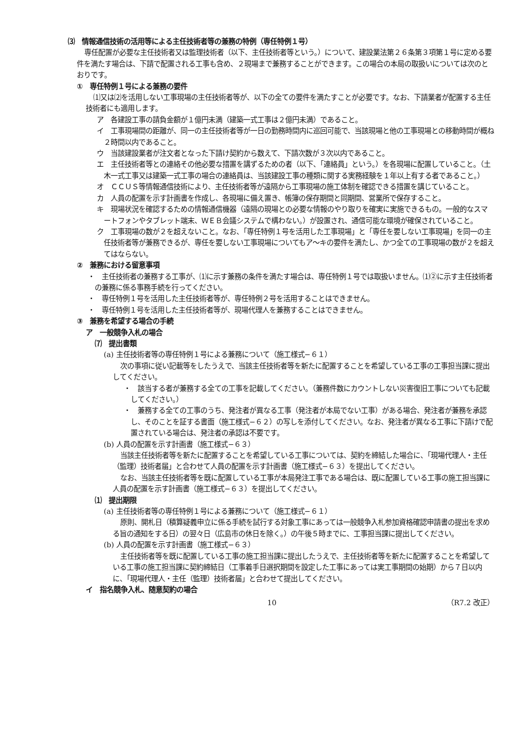⑶　情報通信技術の活用等による主任技術者等の兼務の特例（専任特例１号）
専任配置が必要な主任技術者又は監理技術者（以下、主任技術者等という。）について、建設業法第２６条第３項第１号に定める要件を満たす場合は、下請で配置される工事も含め、２現場まで兼務することができます。この場合の本局の取扱いについては次のとおりです。
①　専任特例１号による兼務の要件
⑴又は⑵を活用しない工事現場の主任技術者等が、以下の全ての要件を満たすことが必要です。なお、下請業者が配置する主任技術者にも適用します。
ア　各建設工事の請負金額が１億円未満（建築一式工事は２億円未満）であること。
イ　工事現場間の距離が、同一の主任技術者等が一日の勤務時間内に巡回可能で、当該現場と他の工事現場との移動時間が概ね２時間以内であること。
ウ　当該建設業者が注文者となった下請け契約から数えて、下請次数が３次以内であること。
エ　主任技術者等との連絡その他必要な措置を講ずるための者（以下、「連絡員」という。）を各現場に配置していること。（土木一式工事又は建築一式工事の場合の連絡員は、当該建設工事の種類に関する実務経験を１年以上有する者であること。）
オ　ＣＣＵＳ等情報通信技術により、主任技術者等が遠隔から工事現場の施工体制を確認できる措置を講じていること。
カ　人員の配置を示す計画書を作成し、各現場に備え置き、帳簿の保存期間と同期間、営業所で保存すること。
キ　現場状況を確認するための情報通信機器（遠隔の現場との必要な情報のやり取りを確実に実施できるもの。一般的なスマートフォンやタブレット端末、ＷＥＢ会議システムで構わない。）が設置され、通信可能な環境が確保されていること。
ク　工事現場の数が２を超えないこと。なお、「専任特例１号を活用した工事現場」と「専任を要しない工事現場」を同一の主任技術者等が兼務できるが、専任を要しない工事現場についてもア～キの要件を満たし、かつ全ての工事現場の数が２を超えてはならない。
②　兼務における留意事項
・　主任技術者の兼務する工事が、⑴に示す兼務の条件を満たす場合は、専任特例１号では取扱いません。⑴②に示す主任技術者の兼務に係る事務手続を行ってください。
・　専任特例１号を活用した主任技術者等が、専任特例２号を活用することはできません。
・　専任特例１号を活用した主任技術者等が、現場代理人を兼務することはできません。
③　兼務を希望する場合の手続
ア　一般競争入札の場合
⑺　提出書類
(a) 主任技術者等の専任特例１号による兼務について（施工様式−６１）
次の事項に従い記載等をしたうえで、当該主任技術者等を新たに配置することを希望している工事の工事担当課に提出してください。
・　該当する者が兼務する全ての工事を記載してください。（兼務件数にカウントしない災害復旧工事についても記載してください。）
・　兼務する全ての工事のうち、発注者が異なる工事（発注者が本局でない工事）がある場合、発注者が兼務を承認し、そのことを証する書面（施工様式−６２）の写しを添付してください。なお、発注者が異なる工事に下請けで配置されている場合は、発注者の承認は不要です。
(b) 人員の配置を示す計画書（施工様式−６３）
当該主任技術者等を新たに配置することを希望している工事については、契約を締結した場合に、「現場代理人・主任（監理）技術者届」と合わせて人員の配置を示す計画書（施工様式−６３）を提出してください。
なお、当該主任技術者等を既に配置している工事が本局発注工事である場合は、既に配置している工事の施工担当課に人員の配置を示す計画書（施工様式−６３）を提出してください。
⑴　提出期限
(a) 主任技術者等の専任特例１号による兼務について（施工様式−６１）
原則、開札日（積算疑義申立に係る手続を試行する対象工事にあっては一般競争入札参加資格確認申請書の提出を求める旨の通知をする日）の翌々日（広島市の休日を除く。）の午後５時までに、工事担当課に提出してください。
(b) 人員の配置を示す計画書（施工様式−６３）
主任技術者等を既に配置している工事の施工担当課に提出したうえで、主任技術者等を新たに配置することを希望している工事の施工担当課に契約締結日（工事着手日選択期間を設定した工事にあっては実工事期間の始期）から７日以内に、「現場代理人・主任（監理）技術者届」と合わせて提出してください。
イ　指名競争入札、随意契約の場合
10 （R7.2 改正）